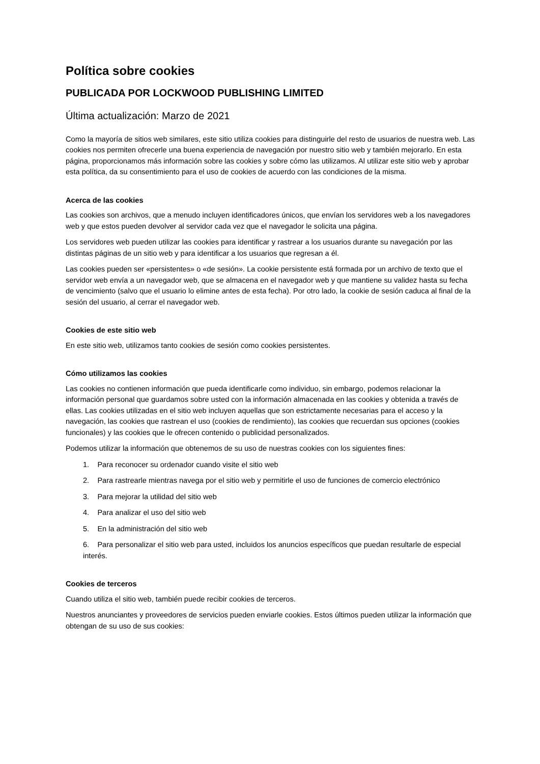Política sobre cookies
PUBLICADA POR LOCKWOOD PUBLISHING LIMITED
Última actualización: Marzo de 2021
Como la mayoría de sitios web similares, este sitio utiliza cookies para distinguirle del resto de usuarios de nuestra web. Las cookies nos permiten ofrecerle una buena experiencia de navegación por nuestro sitio web y también mejorarlo. En esta página, proporcionamos más información sobre las cookies y sobre cómo las utilizamos. Al utilizar este sitio web y aprobar esta política, da su consentimiento para el uso de cookies de acuerdo con las condiciones de la misma.
Acerca de las cookies
Las cookies son archivos, que a menudo incluyen identificadores únicos, que envían los servidores web a los navegadores web y que estos pueden devolver al servidor cada vez que el navegador le solicita una página.
Los servidores web pueden utilizar las cookies para identificar y rastrear a los usuarios durante su navegación por las distintas páginas de un sitio web y para identificar a los usuarios que regresan a él.
Las cookies pueden ser «persistentes» o «de sesión». La cookie persistente está formada por un archivo de texto que el servidor web envía a un navegador web, que se almacena en el navegador web y que mantiene su validez hasta su fecha de vencimiento (salvo que el usuario lo elimine antes de esta fecha). Por otro lado, la cookie de sesión caduca al final de la sesión del usuario, al cerrar el navegador web.
Cookies de este sitio web
En este sitio web, utilizamos tanto cookies de sesión como cookies persistentes.
Cómo utilizamos las cookies
Las cookies no contienen información que pueda identificarle como individuo, sin embargo, podemos relacionar la información personal que guardamos sobre usted con la información almacenada en las cookies y obtenida a través de ellas. Las cookies utilizadas en el sitio web incluyen aquellas que son estrictamente necesarias para el acceso y la navegación, las cookies que rastrean el uso (cookies de rendimiento), las cookies que recuerdan sus opciones (cookies funcionales) y las cookies que le ofrecen contenido o publicidad personalizados.
Podemos utilizar la información que obtenemos de su uso de nuestras cookies con los siguientes fines:
1. Para reconocer su ordenador cuando visite el sitio web
2. Para rastrearle mientras navega por el sitio web y permitirle el uso de funciones de comercio electrónico
3. Para mejorar la utilidad del sitio web
4. Para analizar el uso del sitio web
5. En la administración del sitio web
6. Para personalizar el sitio web para usted, incluidos los anuncios específicos que puedan resultarle de especial interés.
Cookies de terceros
Cuando utiliza el sitio web, también puede recibir cookies de terceros.
Nuestros anunciantes y proveedores de servicios pueden enviarle cookies. Estos últimos pueden utilizar la información que obtengan de su uso de sus cookies: